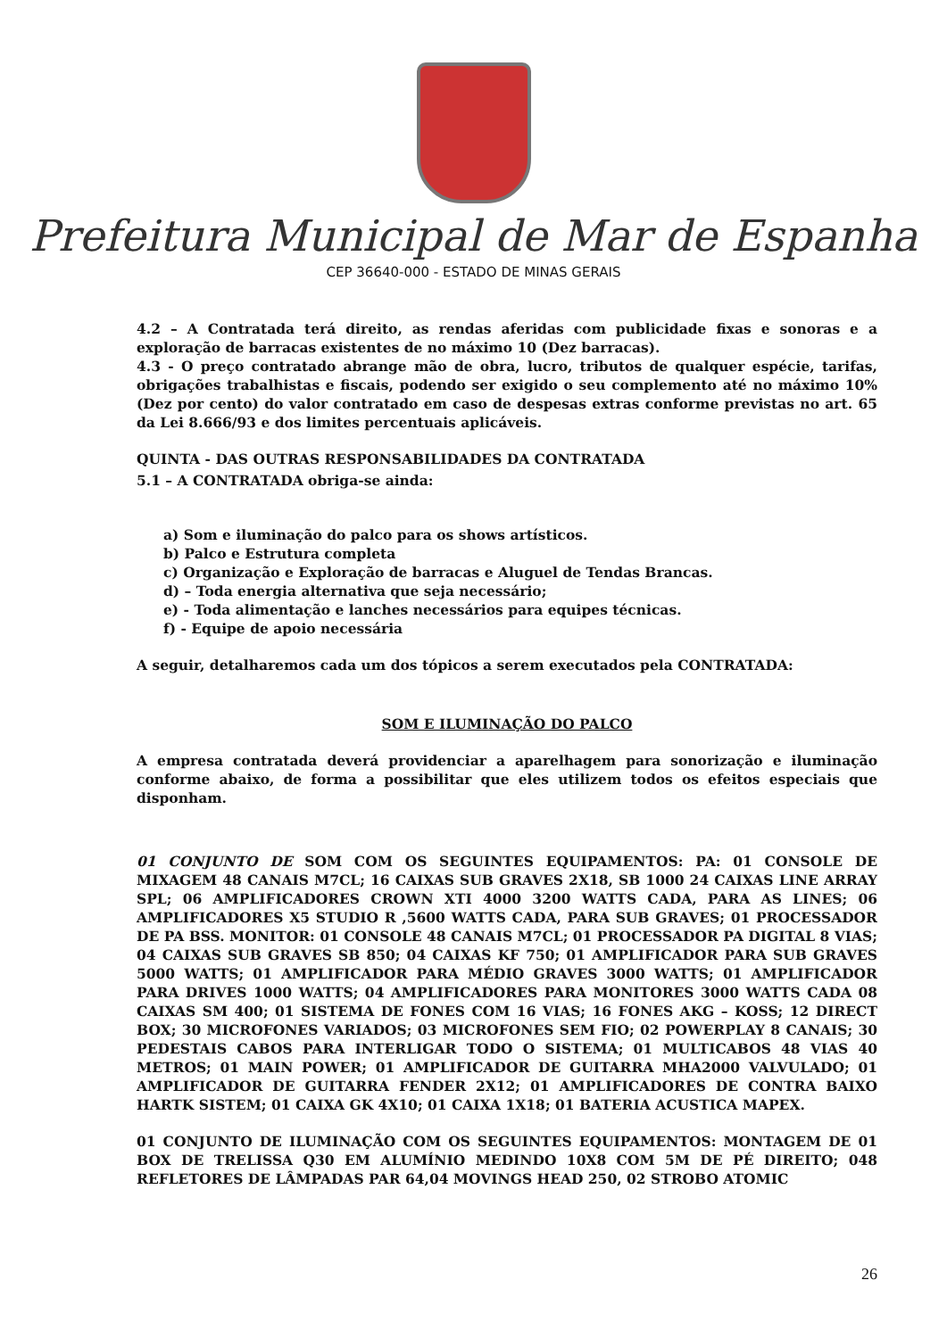Prefeitura Municipal de Mar de Espanha
CEP 36640-000 - ESTADO DE MINAS GERAIS
4.2 – A Contratada terá direito, as rendas aferidas com publicidade fixas e sonoras e a exploração de barracas existentes de no máximo 10 (Dez barracas).
4.3 - O preço contratado abrange mão de obra, lucro, tributos de qualquer espécie, tarifas, obrigações trabalhistas e fiscais, podendo ser exigido o seu complemento até no máximo 10% (Dez por cento) do valor contratado em caso de despesas extras conforme previstas no art. 65 da Lei 8.666/93 e dos limites percentuais aplicáveis.
QUINTA - DAS OUTRAS RESPONSABILIDADES DA CONTRATADA
5.1 – A CONTRATADA obriga-se ainda:
a) Som e iluminação do palco para os shows artísticos.
b) Palco e Estrutura completa
c) Organização e Exploração de barracas e Aluguel de Tendas Brancas.
d) – Toda energia alternativa que seja necessário;
e) - Toda alimentação e lanches necessários para equipes técnicas.
f) - Equipe de apoio necessária
A seguir, detalharemos cada um dos tópicos a serem executados pela CONTRATADA:
SOM E ILUMINAÇÃO DO PALCO
A empresa contratada deverá providenciar a aparelhagem para sonorização e iluminação conforme abaixo, de forma a possibilitar que eles utilizem todos os efeitos especiais que disponham.
01 CONJUNTO DE SOM COM OS SEGUINTES EQUIPAMENTOS: PA: 01 CONSOLE DE MIXAGEM 48 CANAIS M7CL; 16 CAIXAS SUB GRAVES 2X18, SB 1000 24 CAIXAS LINE ARRAY SPL; 06 AMPLIFICADORES CROWN XTI 4000 3200 WATTS CADA, PARA AS LINES; 06 AMPLIFICADORES X5 STUDIO R ,5600 WATTS CADA, PARA SUB GRAVES; 01 PROCESSADOR DE PA BSS. MONITOR: 01 CONSOLE 48 CANAIS M7CL; 01 PROCESSADOR PA DIGITAL 8 VIAS; 04 CAIXAS SUB GRAVES SB 850; 04 CAIXAS KF 750; 01 AMPLIFICADOR PARA SUB GRAVES 5000 WATTS; 01 AMPLIFICADOR PARA MÉDIO GRAVES 3000 WATTS; 01 AMPLIFICADOR PARA DRIVES 1000 WATTS; 04 AMPLIFICADORES PARA MONITORES 3000 WATTS CADA 08 CAIXAS SM 400; 01 SISTEMA DE FONES COM 16 VIAS; 16 FONES AKG – KOSS; 12 DIRECT BOX; 30 MICROFONES VARIADOS; 03 MICROFONES SEM FIO; 02 POWERPLAY 8 CANAIS; 30 PEDESTAIS CABOS PARA INTERLIGAR TODO O SISTEMA; 01 MULTICABOS 48 VIAS 40 METROS; 01 MAIN POWER; 01 AMPLIFICADOR DE GUITARRA MHA2000 VALVULADO; 01 AMPLIFICADOR DE GUITARRA FENDER 2X12; 01 AMPLIFICADORES DE CONTRA BAIXO HARTK SISTEM; 01 CAIXA GK 4X10; 01 CAIXA 1X18; 01 BATERIA ACUSTICA MAPEX.
01 CONJUNTO DE ILUMINAÇÃO COM OS SEGUINTES EQUIPAMENTOS: MONTAGEM DE 01 BOX DE TRELISSA Q30 EM ALUMÍNIO MEDINDO 10X8 COM 5M DE PÉ DIREITO; 048 REFLETORES DE LÂMPADAS PAR 64,04 MOVINGS HEAD 250, 02 STROBO ATOMIC
26